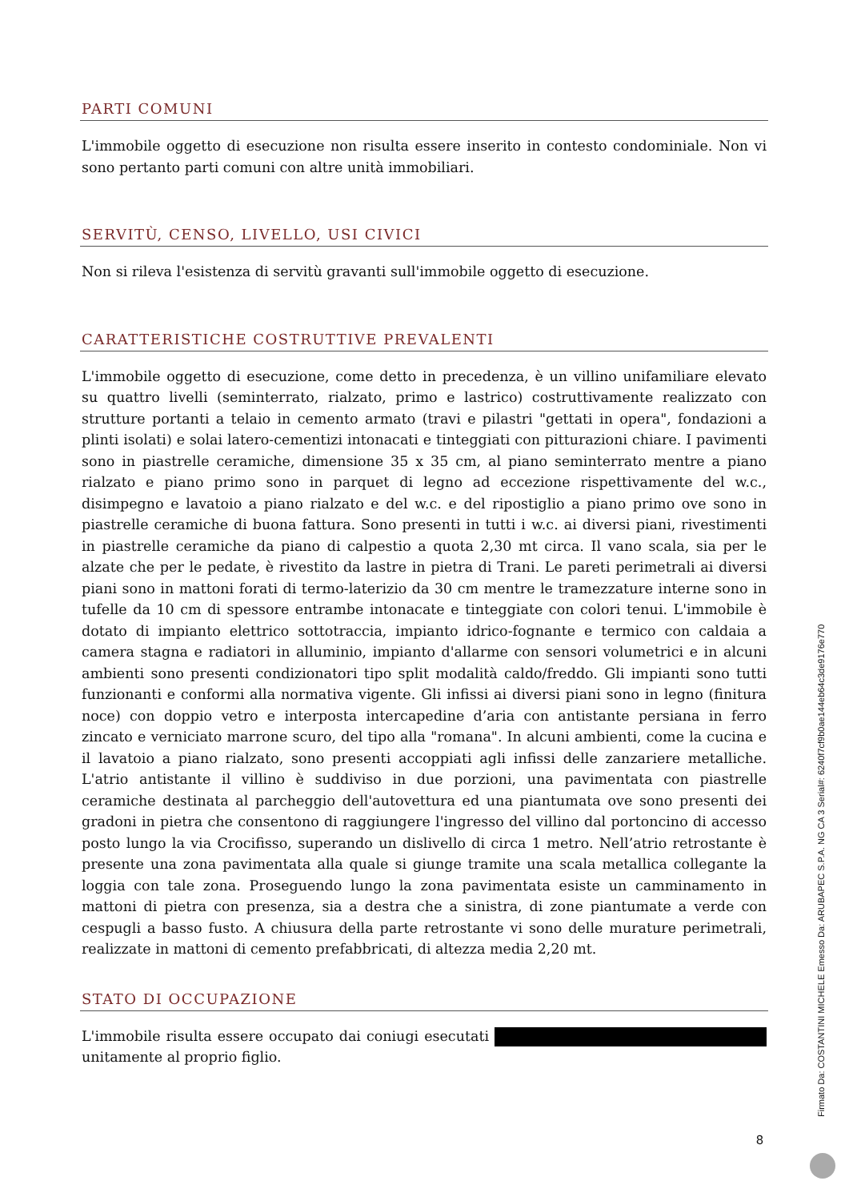PARTI COMUNI
L'immobile oggetto di esecuzione non risulta essere inserito in contesto condominiale. Non vi sono pertanto parti comuni con altre unità immobiliari.
SERVITÙ, CENSO, LIVELLO, USI CIVICI
Non si rileva l'esistenza di servitù gravanti sull'immobile oggetto di esecuzione.
CARATTERISTICHE COSTRUTTIVE PREVALENTI
L'immobile oggetto di esecuzione, come detto in precedenza, è un villino unifamiliare elevato su quattro livelli (seminterrato, rialzato, primo e lastrico) costruttivamente realizzato con strutture portanti a telaio in cemento armato (travi e pilastri "gettati in opera", fondazioni a plinti isolati) e solai latero-cementizi intonacati e tinteggiati con pitturazioni chiare. I pavimenti sono in piastrelle ceramiche, dimensione 35 x 35 cm, al piano seminterrato mentre a piano rialzato e piano primo sono in parquet di legno ad eccezione rispettivamente del w.c., disimpegno e lavatoio a piano rialzato e del w.c. e del ripostiglio a piano primo ove sono in piastrelle ceramiche di buona fattura. Sono presenti in tutti i w.c. ai diversi piani, rivestimenti in piastrelle ceramiche da piano di calpestio a quota 2,30 mt circa. Il vano scala, sia per le alzate che per le pedate, è rivestito da lastre in pietra di Trani. Le pareti perimetrali ai diversi piani sono in mattoni forati di termo-laterizio da 30 cm mentre le tramezzature interne sono in tufelle da 10 cm di spessore entrambe intonacate e tinteggiate con colori tenui. L'immobile è dotato di impianto elettrico sottotraccia, impianto idrico-fognante e termico con caldaia a camera stagna e radiatori in alluminio, impianto d'allarme con sensori volumetrici e in alcuni ambienti sono presenti condizionatori tipo split modalità caldo/freddo. Gli impianti sono tutti funzionanti e conformi alla normativa vigente. Gli infissi ai diversi piani sono in legno (finitura noce) con doppio vetro e interposta intercapedine d’aria con antistante persiana in ferro zincato e verniciato marrone scuro, del tipo alla "romana". In alcuni ambienti, come la cucina e il lavatoio a piano rialzato, sono presenti accoppiati agli infissi delle zanzariere metalliche. L'atrio antistante il villino è suddiviso in due porzioni, una pavimentata con piastrelle ceramiche destinata al parcheggio dell'autovettura ed una piantumata ove sono presenti dei gradoni in pietra che consentono di raggiungere l'ingresso del villino dal portoncino di accesso posto lungo la via Crocifisso, superando un dislivello di circa 1 metro. Nell’atrio retrostante è presente una zona pavimentata alla quale si giunge tramite una scala metallica collegante la loggia con tale zona. Proseguendo lungo la zona pavimentata esiste un camminamento in mattoni di pietra con presenza, sia a destra che a sinistra, di zone piantumate a verde con cespugli a basso fusto. A chiusura della parte retrostante vi sono delle murature perimetrali, realizzate in mattoni di cemento prefabbricati, di altezza media 2,20 mt.
STATO DI OCCUPAZIONE
L'immobile risulta essere occupato dai coniugi esecutati unitamente al proprio figlio.
8
Firmato Da: COSTANTINI MICHELE Emesso Da: ARUBAPEC S.P.A. NG CA 3 Serial#: 6240f7cf9b0ae144eb64c3de9176e770